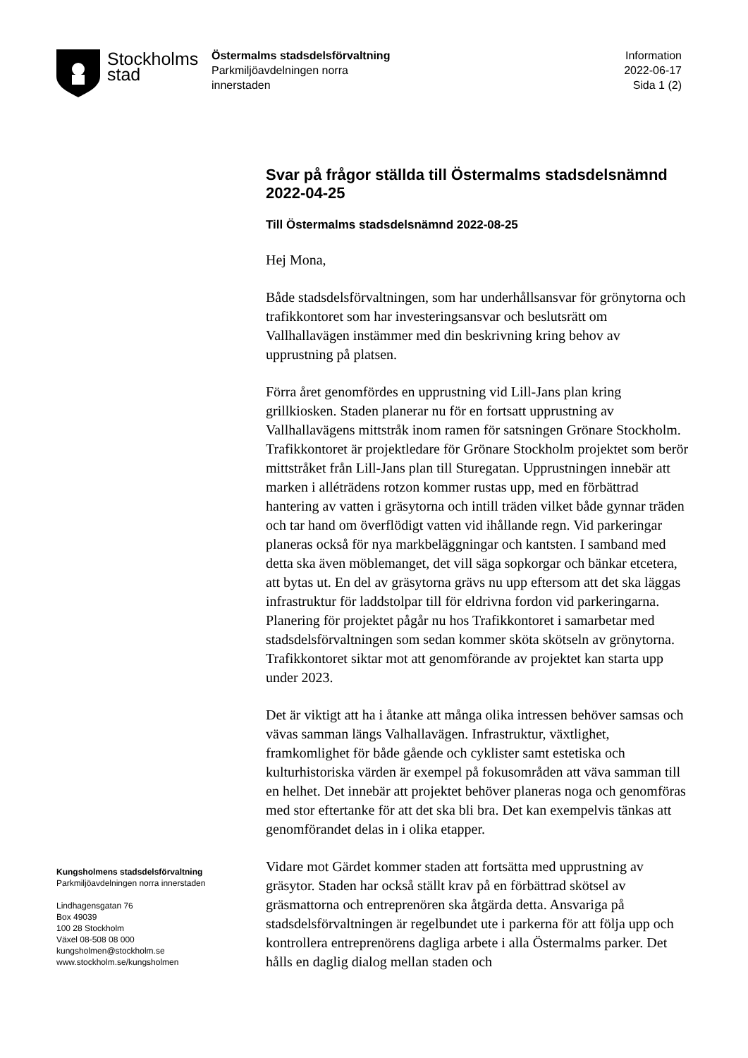Stockholms
stad
Östermalms stadsdelsförvaltning
Parkmiljöavdelningen norra
innerstaden
Information
2022-06-17
Sida 1 (2)
Kungsholmens stadsdelsförvaltning
Parkmiljöavdelningen norra innerstaden
Lindhagensgatan 76
Box 49039
100 28 Stockholm
Växel 08-508 08 000
kungsholmen@stockholm.se
www.stockholm.se/kungsholmen
Svar på frågor ställda till Östermalms stadsdelsnämnd 2022-04-25
Till Östermalms stadsdelsnämnd 2022-08-25
Hej Mona,
Både stadsdelsförvaltningen, som har underhållsansvar för grönytorna och trafikkontoret som har investeringsansvar och beslutsrätt om Vallhallavägen instämmer med din beskrivning kring behov av upprustning på platsen.
Förra året genomfördes en upprustning vid Lill-Jans plan kring grillkiosken. Staden planerar nu för en fortsatt upprustning av Vallhallavägens mittstråk inom ramen för satsningen Grönare Stockholm. Trafikkontoret är projektledare för Grönare Stockholm projektet som berör mittstråket från Lill-Jans plan till Sturegatan. Upprustningen innebär att marken i alléträdens rotzon kommer rustas upp, med en förbättrad hantering av vatten i gräsytorna och intill träden vilket både gynnar träden och tar hand om överflödigt vatten vid ihållande regn. Vid parkeringar planeras också för nya markbeläggningar och kantsten. I samband med detta ska även möblemanget, det vill säga sopkorgar och bänkar etcetera, att bytas ut. En del av gräsytorna grävs nu upp eftersom att det ska läggas infrastruktur för laddstolpar till för eldrivna fordon vid parkeringarna. Planering för projektet pågår nu hos Trafikkontoret i samarbetar med stadsdelsförvaltningen som sedan kommer sköta skötseln av grönytorna. Trafikkontoret siktar mot att genomförande av projektet kan starta upp under 2023.
Det är viktigt att ha i åtanke att många olika intressen behöver samsas och vävas samman längs Valhallavägen. Infrastruktur, växtlighet, framkomlighet för både gående och cyklister samt estetiska och kulturhistoriska värden är exempel på fokusområden att väva samman till en helhet. Det innebär att projektet behöver planeras noga och genomföras med stor eftertanke för att det ska bli bra. Det kan exempelvis tänkas att genomförandet delas in i olika etapper.
Vidare mot Gärdet kommer staden att fortsätta med upprustning av gräsytor. Staden har också ställt krav på en förbättrad skötsel av gräsmattorna och entreprenören ska åtgärda detta. Ansvariga på stadsdelsförvaltningen är regelbundet ute i parkerna för att följa upp och kontrollera entreprenörens dagliga arbete i alla Östermalms parker. Det hålls en daglig dialog mellan staden och